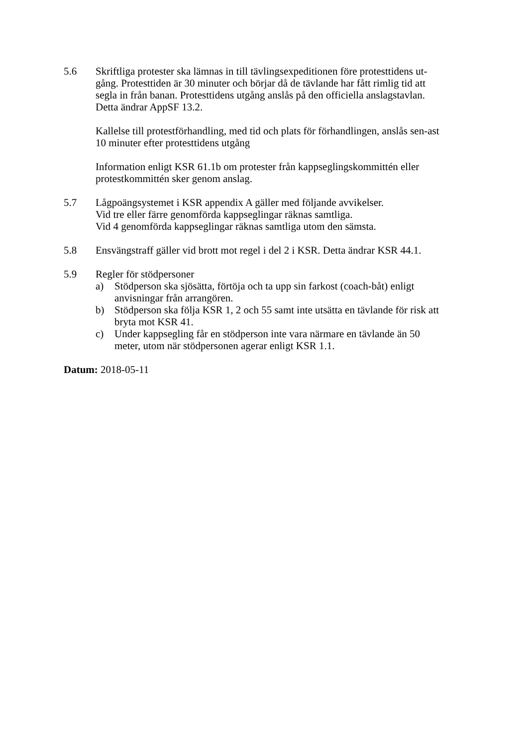5.6 Skriftliga protester ska lämnas in till tävlingsexpeditionen före protesttidens ut-gång. Protesttiden är 30 minuter och börjar då de tävlande har fått rimlig tid att segla in från banan. Protesttidens utgång anslås på den officiella anslagstavlan. Detta ändrar AppSF 13.2.
Kallelse till protestförhandling, med tid och plats för förhandlingen, anslås sen-ast 10 minuter efter protesttidens utgång
Information enligt KSR 61.1b om protester från kappseglingskommittén eller protestkommittén sker genom anslag.
5.7 Lågpoängsystemet i KSR appendix A gäller med följande avvikelser.
Vid tre eller färre genomförda kappseglingar räknas samtliga.
Vid 4 genomförda kappseglingar räknas samtliga utom den sämsta.
5.8 Ensvängstraff gäller vid brott mot regel i del 2 i KSR. Detta ändrar KSR 44.1.
5.9 Regler för stödpersoner
a) Stödperson ska sjösätta, förtöja och ta upp sin farkost (coach-båt) enligt anvisningar från arrangören.
b) Stödperson ska följa KSR 1, 2 och 55 samt inte utsätta en tävlande för risk att bryta mot KSR 41.
c) Under kappsegling får en stödperson inte vara närmare en tävlande än 50 meter, utom när stödpersonen agerar enligt KSR 1.1.
Datum: 2018-05-11